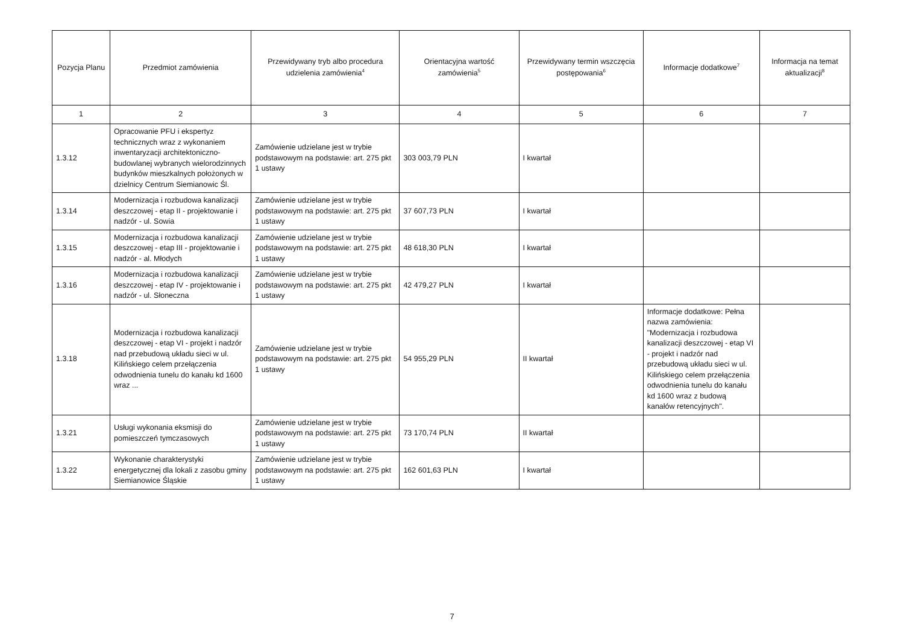| Pozycja Planu | Przedmiot zamówienia | Przewidywany tryb albo procedura udzielenia zamówienia<sup>4</sup> | Orientacyjna wartość zamówienia<sup>5</sup> | Przewidywany termin wszczęcia postępowania<sup>6</sup> | Informacje dodatkowe<sup>7</sup> | Informacja na temat aktualizacji<sup>8</sup> |
| --- | --- | --- | --- | --- | --- | --- |
| 1 | 2 | 3 | 4 | 5 | 6 | 7 |
| 1.3.12 | Opracowanie PFU i ekspertyz technicznych wraz z wykonaniem inwentaryzacji architektoniczno-budowlanej wybranych wielorodzinnych budynków mieszkalnych położonych w dzielnicy Centrum Siemianowic Śl. | Zamówienie udzielane jest w trybie podstawowym na podstawie: art. 275 pkt 1 ustawy | 303 003,79 PLN | I kwartał | | |
| 1.3.14 | Modernizacja i rozbudowa kanalizacji deszczowej - etap II - projektowanie i nadzór - ul. Sowia | Zamówienie udzielane jest w trybie podstawowym na podstawie: art. 275 pkt 1 ustawy | 37 607,73 PLN | I kwartał | | |
| 1.3.15 | Modernizacja i rozbudowa kanalizacji deszczowej - etap III - projektowanie i nadzór - al. Młodych | Zamówienie udzielane jest w trybie podstawowym na podstawie: art. 275 pkt 1 ustawy | 48 618,30 PLN | I kwartał | | |
| 1.3.16 | Modernizacja i rozbudowa kanalizacji deszczowej - etap IV - projektowanie i nadzór - ul. Słoneczna | Zamówienie udzielane jest w trybie podstawowym na podstawie: art. 275 pkt 1 ustawy | 42 479,27 PLN | I kwartał | | |
| 1.3.18 | Modernizacja i rozbudowa kanalizacji deszczowej - etap VI - projekt i nadzór nad przebudową układu sieci w ul. Kilińskiego celem przełączenia odwodnienia tunelu do kanału kd 1600 wraz ... | Zamówienie udzielane jest w trybie podstawowym na podstawie: art. 275 pkt 1 ustawy | 54 955,29 PLN | II kwartał | Informacje dodatkowe: Pełna nazwa zamówienia: "Modernizacja i rozbudowa kanalizacji deszczowej - etap VI - projekt i nadzór nad przebudową układu sieci w ul. Kilińskiego celem przełączenia odwodnienia tunelu do kanału kd 1600 wraz z budową kanałów retencyjnych". | |
| 1.3.21 | Usługi wykonania eksmisji do pomieszczeń tymczasowych | Zamówienie udzielane jest w trybie podstawowym na podstawie: art. 275 pkt 1 ustawy | 73 170,74 PLN | II kwartał | | |
| 1.3.22 | Wykonanie charakterystyki energetycznej dla lokali z zasobu gminy Siemianowice Śląskie | Zamówienie udzielane jest w trybie podstawowym na podstawie: art. 275 pkt 1 ustawy | 162 601,63 PLN | I kwartał | | |
7